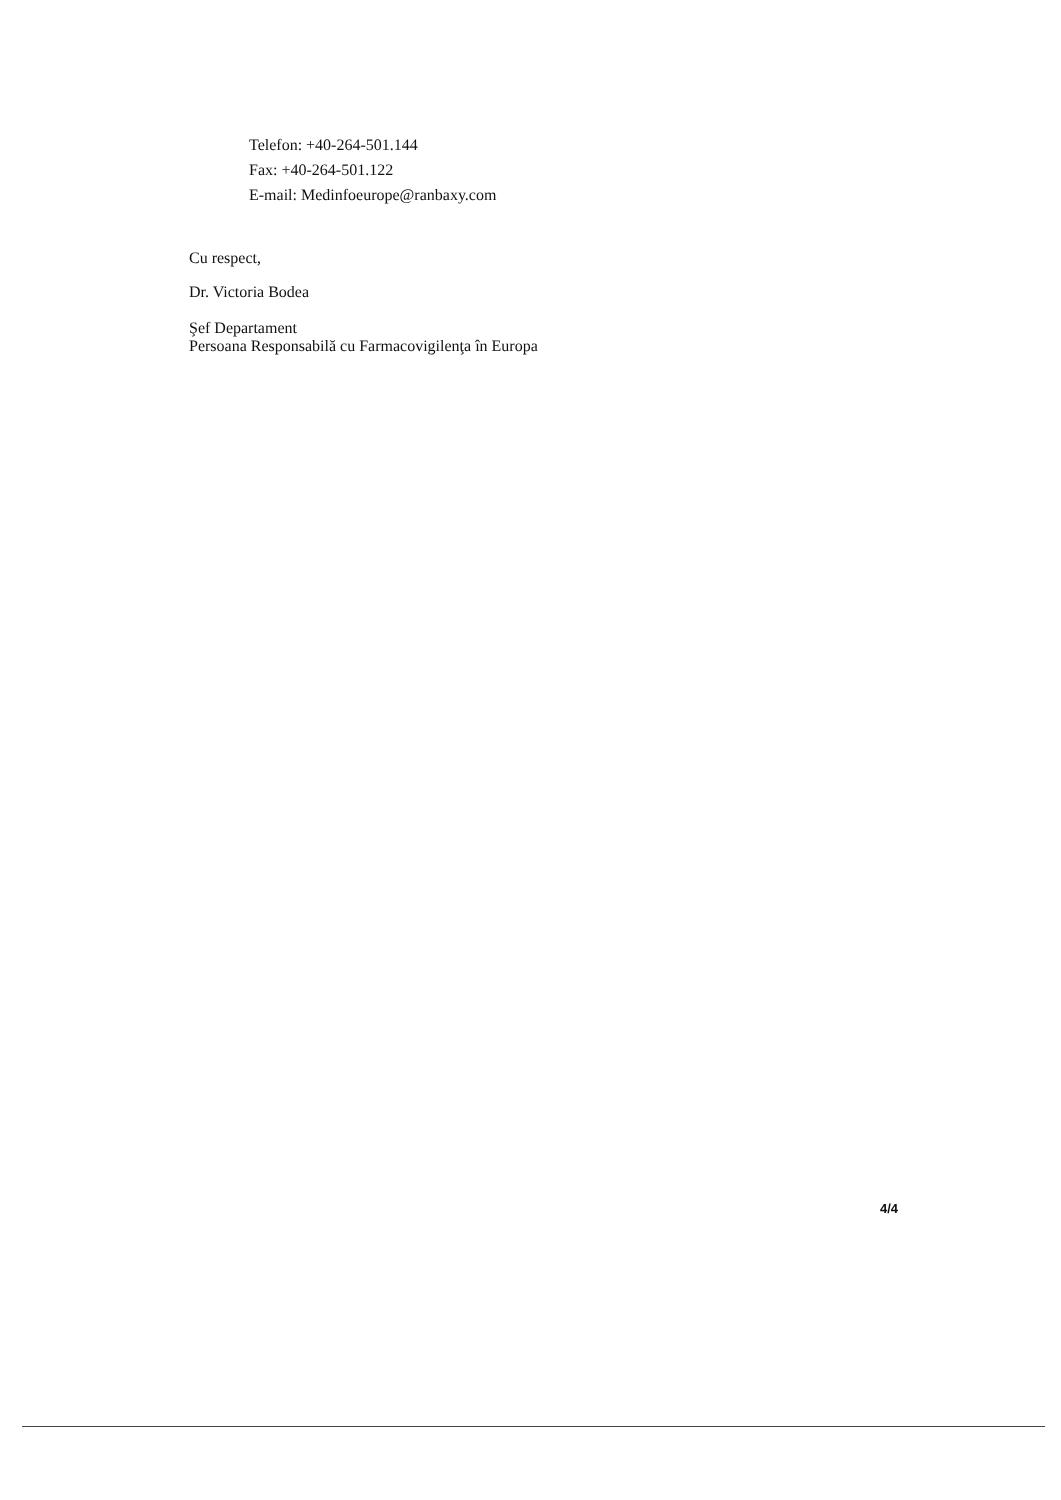Telefon: +40-264-501.144
Fax: +40-264-501.122
E-mail: Medinfoeurope@ranbaxy.com
Cu respect,
Dr. Victoria Bodea
Şef Departament
Persoana Responsabilă cu Farmacovigilenţa în Europa
4/4